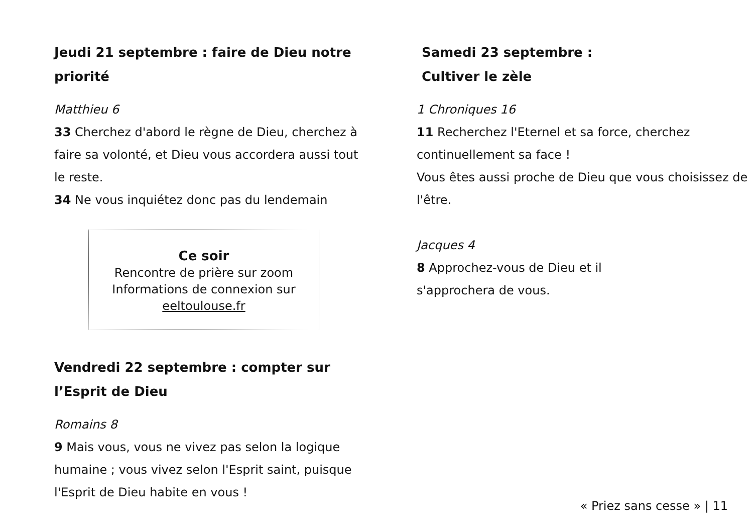Jeudi 21 septembre : faire de Dieu notre priorité
Matthieu 6
33 Cherchez d'abord le règne de Dieu, cherchez à faire sa volonté, et Dieu vous accordera aussi tout le reste.
34 Ne vous inquiétez donc pas du lendemain
Ce soir
Rencontre de prière sur zoom
Informations de connexion sur
eeltoulouse.fr
Vendredi 22 septembre : compter sur l’Esprit de Dieu
Romains 8
9 Mais vous, vous ne vivez pas selon la logique humaine ; vous vivez selon l'Esprit saint, puisque l'Esprit de Dieu habite en vous !
Samedi 23 septembre :
Cultiver le zèle
1 Chroniques 16
11 Recherchez l'Eternel et sa force, cherchez continuellement sa face !
Vous êtes aussi proche de Dieu que vous choisissez de l'être.
Jacques 4
8 Approchez-vous de Dieu et il
s'approchera de vous.
« Priez sans cesse » | 11